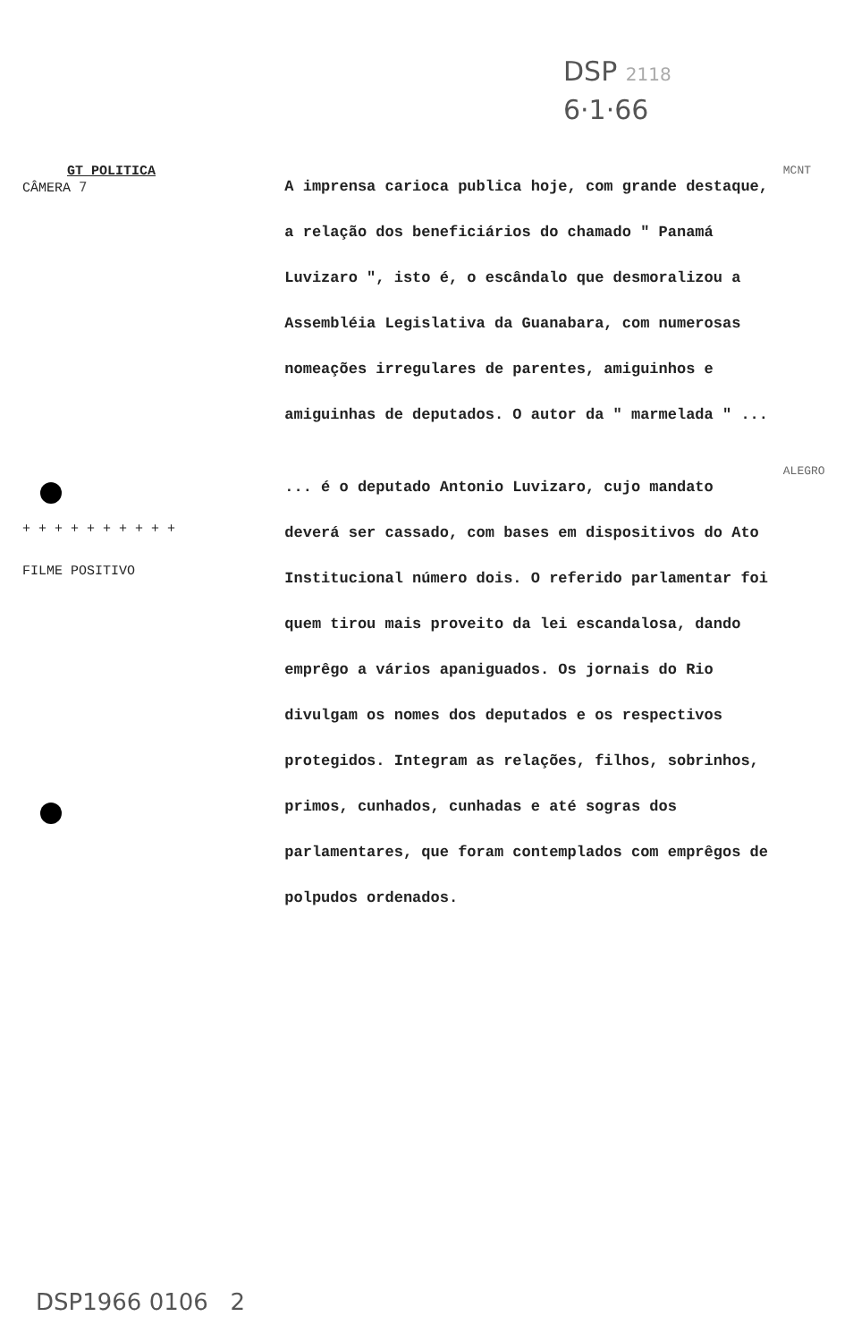DSP 2118
6·1·66
GT POLITICA
CÂMERA 7
A imprensa carioca publica hoje, com grande destaque, a relação dos beneficiários do chamado " Panamá Luvizaro ", isto é, o escândalo que desmoralizou a Assembléia Legislativa da Guanabara, com numerosas nomeações irregulares de parentes, amiguinhos e amiguinhas de deputados. O autor da " marmelada " ...
MCNT
+ + + + + + + + + +
FILME POSITIVO
... é o deputado Antonio Luvizaro, cujo mandato deverá ser cassado, com bases em dispositivos do Ato Institucional número dois. O referido parlamentar foi quem tirou mais proveito da lei escandalosa, dando emprêgo a vários apaniguados. Os jornais do Rio divulgam os nomes dos deputados e os respectivos protegidos. Integram as relações, filhos, sobrinhos, primos, cunhados, cunhadas e até sogras dos parlamentares, que foram contemplados com emprêgos de polpudos ordenados.
ALEGRO
DSP1966 0106 2